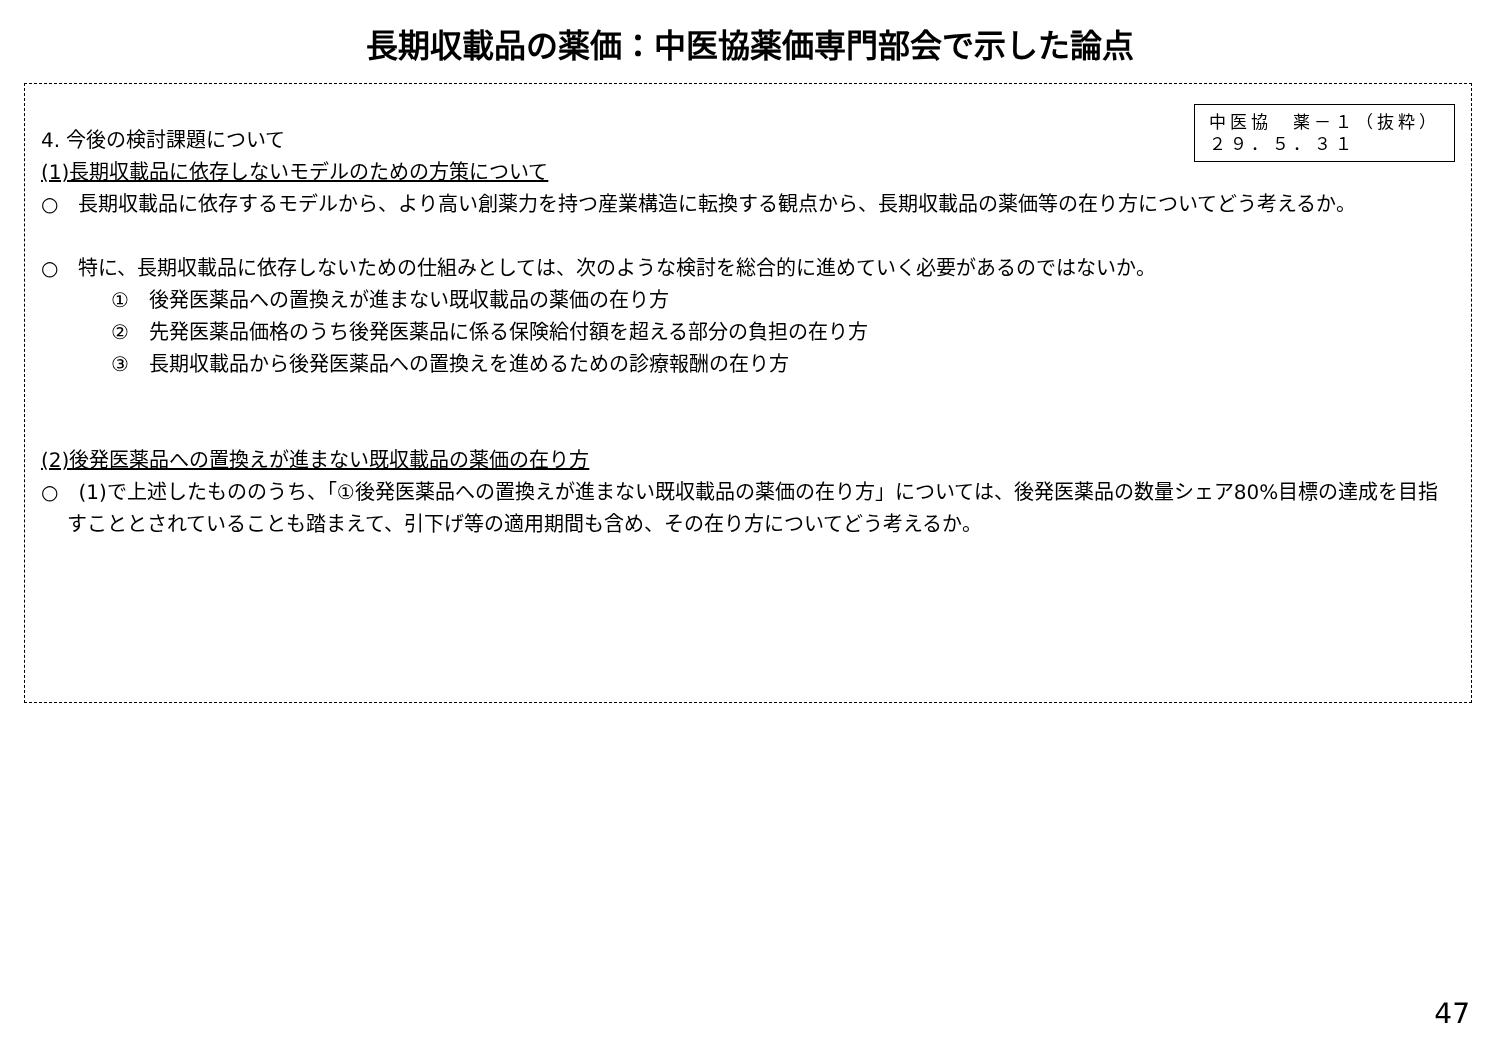長期収載品の薬価：中医協薬価専門部会で示した論点
中医協　薬－１（抜粋）
２９．５．３１
4. 今後の検討課題について
(1)長期収載品に依存しないモデルのための方策について
○　長期収載品に依存するモデルから、より高い創薬力を持つ産業構造に転換する観点から、長期収載品の薬価等の在り方についてどう考えるか。
○　特に、長期収載品に依存しないための仕組みとしては、次のような検討を総合的に進めていく必要があるのではないか。
①　後発医薬品への置換えが進まない既収載品の薬価の在り方
②　先発医薬品価格のうち後発医薬品に係る保険給付額を超える部分の負担の在り方
③　長期収載品から後発医薬品への置換えを進めるための診療報酬の在り方
(2)後発医薬品への置換えが進まない既収載品の薬価の在り方
○　(1)で上述したもののうち、「①後発医薬品への置換えが進まない既収載品の薬価の在り方」については、後発医薬品の数量シェア80%目標の達成を目指すこととされていることも踏まえて、引下げ等の適用期間も含め、その在り方についてどう考えるか。
47